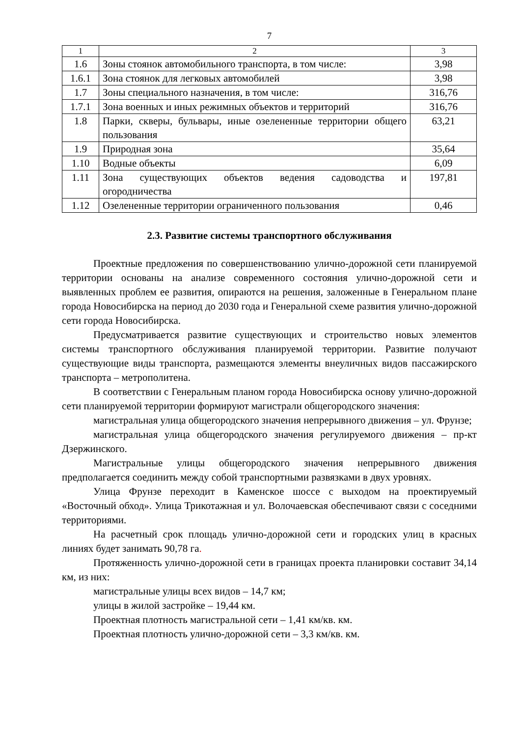7
| 1 | 2 | 3 |
| 1.6 | Зоны стоянок автомобильного транспорта, в том числе: | 3,98 |
| 1.6.1 | Зона стоянок для легковых автомобилей | 3,98 |
| 1.7 | Зоны специального назначения, в том числе: | 316,76 |
| 1.7.1 | Зона военных и иных режимных объектов и территорий | 316,76 |
| 1.8 | Парки, скверы, бульвары, иные озелененные территории общего пользования | 63,21 |
| 1.9 | Природная зона | 35,64 |
| 1.10 | Водные объекты | 6,09 |
| 1.11 | Зона существующих объектов ведения садоводства и огородничества | 197,81 |
| 1.12 | Озелененные территории ограниченного пользования | 0,46 |
2.3. Развитие системы транспортного обслуживания
Проектные предложения по совершенствованию улично-дорожной сети планируемой территории основаны на анализе современного состояния улично-дорожной сети и выявленных проблем ее развития, опираются на решения, заложенные в Генеральном плане города Новосибирска на период до 2030 года и Генеральной схеме развития улично-дорожной сети города Новосибирска.
Предусматривается развитие существующих и строительство новых элементов системы транспортного обслуживания планируемой территории. Развитие получают существующие виды транспорта, размещаются элементы внеуличных видов пассажирского транспорта – метрополитена.
В соответствии с Генеральным планом города Новосибирска основу улично-дорожной сети планируемой территории формируют магистрали общегородского значения:
магистральная улица общегородского значения непрерывного движения – ул. Фрунзе;
магистральная улица общегородского значения регулируемого движения – пр-кт Дзержинского.
Магистральные улицы общегородского значения непрерывного движения предполагается соединить между собой транспортными развязками в двух уровнях.
Улица Фрунзе переходит в Каменское шоссе с выходом на проектируемый «Восточный обход». Улица Трикотажная и ул. Волочаевская обеспечивают связи с соседними территориями.
На расчетный срок площадь улично-дорожной сети и городских улиц в красных линиях будет занимать 90,78 га.
Протяженность улично-дорожной сети в границах проекта планировки составит 34,14 км, из них:
магистральные улицы всех видов – 14,7 км;
улицы в жилой застройке – 19,44 км.
Проектная плотность магистральной сети – 1,41 км/кв. км.
Проектная плотность улично-дорожной сети – 3,3 км/кв. км.